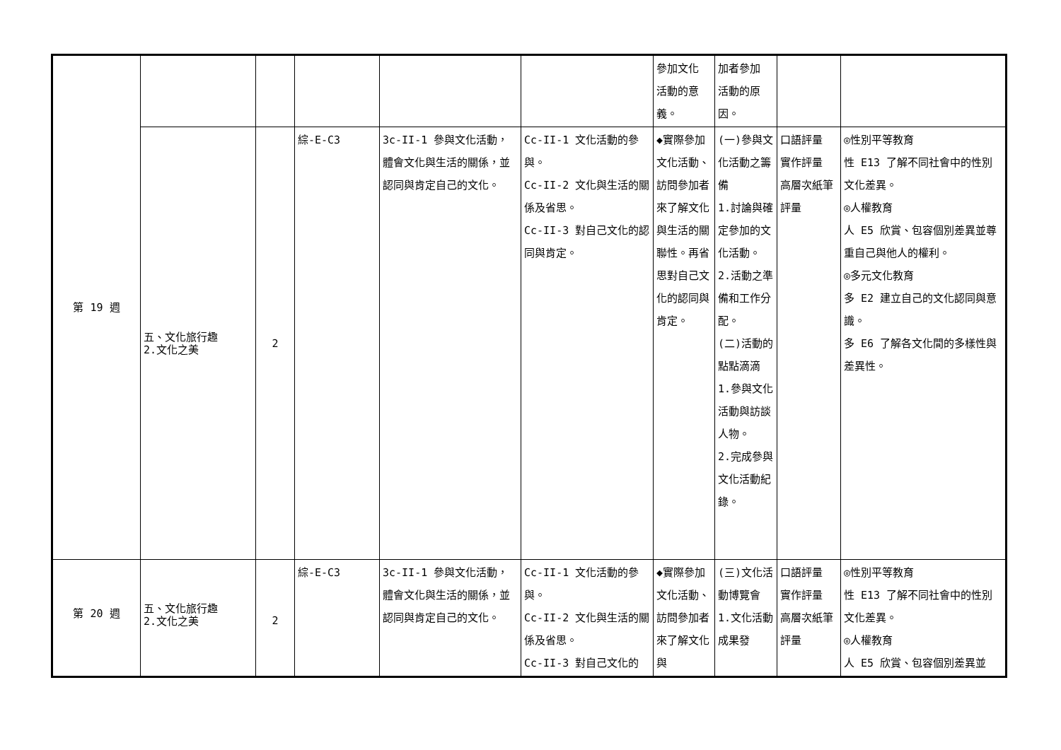| 第 19 週 | | | | | | 參加文化 活動的意 義。 | 加者參加 活動的原 因。 | | |
| | 五、文化旅行趣 2.文化之美 | 2 | 綜-E-C3 | 3c-II-1 參與文化活動，體會文化與生活的關係，並認同與肯定自己的文化。 | Cc-II-1 文化活動的參與。 Cc-II-2 文化與生活的關係及省思。 Cc-II-3 對自己文化的認同與肯定。 | ◆實際參加文化活動、訪問參加者來了解文化與生活的關聯性。再省思對自己文化的認同與肯定。 | (一)參與文化活動之籌備 1.討論與確定參加的文化活動。 2.活動之準備和工作分配。 (二)活動的點點滴滴 1.參與文化活動與訪談人物。 2.完成參與文化活動紀錄。 | 口語評量 實作評量 高層次紙筆評量 | ◎性別平等教育 性 E13 了解不同社會中的性別文化差異。 ◎人權教育 人 E5 欣賞、包容個別差異並尊重自己與他人的權利。 ◎多元文化教育 多 E2 建立自己的文化認同與意識。 多 E6 了解各文化間的多樣性與差異性。 |
| 第 20 週 | 五、文化旅行趣 2.文化之美 | 2 | 綜-E-C3 | 3c-II-1 參與文化活動，體會文化與生活的關係，並認同與肯定自己的文化。 | Cc-II-1 文化活動的參與。 Cc-II-2 文化與生活的關係及省思。 Cc-II-3 對自己文化的 | ◆實際參加文化活動、訪問參加者來了解文化與 | (三)文化活動博覽會 1.文化活動成果發 | 口語評量 實作評量 高層次紙筆評量 | ◎性別平等教育 性 E13 了解不同社會中的性別文化差異。 ◎人權教育 人 E5 欣賞、包容個別差異並 |